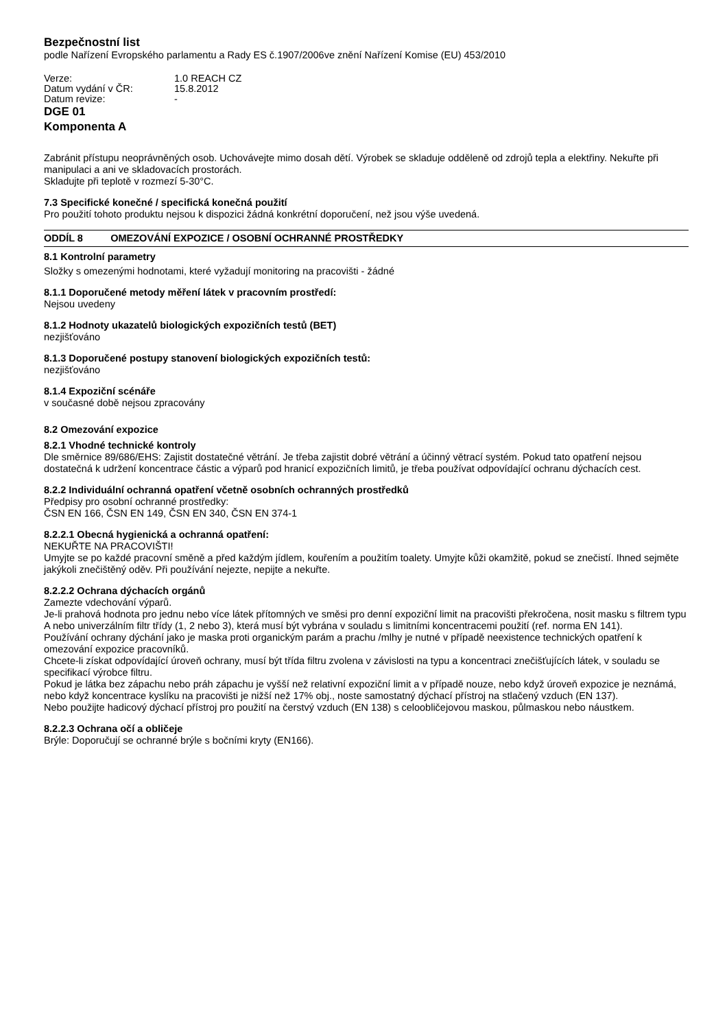Bezpečnostní list
podle Nařízení Evropského parlamentu a Rady ES č.1907/2006ve znění Nařízení Komise (EU) 453/2010
| Verze: | 1.0 REACH CZ |
| Datum vydání v ČR: | 15.8.2012 |
| Datum revize: | - |
DGE 01
Komponenta A
Zabránit přístupu neoprávněných osob. Uchovávejte mimo dosah dětí. Výrobek se skladuje odděleně od zdrojů tepla a elektřiny. Nekuřte při manipulaci a ani ve skladovacích prostorách.
Skladujte při teplotě v rozmezí 5-30°C.
7.3 Specifické konečné / specifická konečná použití
Pro použití tohoto produktu nejsou k dispozici žádná konkrétní doporučení, než jsou výše uvedená.
ODDÍL 8 OMEZOVÁNÍ EXPOZICE / OSOBNÍ OCHRANNÉ PROSTŘEDKY
8.1 Kontrolní parametry
Složky s omezenými hodnotami, které vyžadují monitoring na pracovišti - žádné
8.1.1 Doporučené metody měření látek v pracovním prostředí:
Nejsou uvedeny
8.1.2 Hodnoty ukazatelů biologických expozičních testů (BET)
nezjišťováno
8.1.3 Doporučené postupy stanovení biologických expozičních testů:
nezjišťováno
8.1.4 Expoziční scénáře
v současné době nejsou zpracovány
8.2 Omezování expozice
8.2.1 Vhodné technické kontroly
Dle směrnice 89/686/EHS: Zajistit dostatečné větrání. Je třeba zajistit dobré větrání a účinný větrací systém. Pokud tato opatření nejsou dostatečná k udržení koncentrace částic a výparů pod hranicí expozičních limitů, je třeba používat odpovídající ochranu dýchacích cest.
8.2.2 Individuální ochranná opatření včetně osobních ochranných prostředků
Předpisy pro osobní ochranné prostředky:
ČSN EN 166, ČSN EN 149, ČSN EN 340, ČSN EN 374-1
8.2.2.1 Obecná hygienická a ochranná opatření:
NEKUŘTE NA PRACOVIŠTI!
Umyjte se po každé pracovní směně a před každým jídlem, kouřením a použitím toalety. Umyjte kůži okamžitě, pokud se znečistí. Ihned sejměte jakýkoli znečištěný oděv. Při používání nejezte, nepijte a nekuřte.
8.2.2.2 Ochrana dýchacích orgánů
Zamezte vdechování výparů.
Je-li prahová hodnota pro jednu nebo více látek přítomných ve směsi pro denní expoziční limit na pracovišti překročena, nosit masku s filtrem typu A nebo univerzálním filtr třídy (1, 2 nebo 3), která musí být vybrána v souladu s limitními koncentracemi použití (ref. norma EN 141).
Používání ochrany dýchání jako je maska proti organickým parám a prachu /mlhy je nutné v případě neexistence technických opatření k omezování expozice pracovníků.
Chcete-li získat odpovídající úroveň ochrany, musí být třída filtru zvolena v závislosti na typu a koncentraci znečišťujících látek, v souladu se specifikací výrobce filtru.
Pokud je látka bez zápachu nebo práh zápachu je vyšší než relativní expoziční limit a v případě nouze, nebo když úroveň expozice je neznámá, nebo když koncentrace kyslíku na pracovišti je nižší než 17% obj., noste samostatný dýchací přístroj na stlačený vzduch (EN 137).
Nebo použijte hadicový dýchací přístroj pro použití na čerstvý vzduch (EN 138) s celoobličejovou maskou, půlmaskou nebo náustkem.
8.2.2.3 Ochrana očí a obličeje
Brýle: Doporučují se ochranné brýle s bočními kryty (EN166).